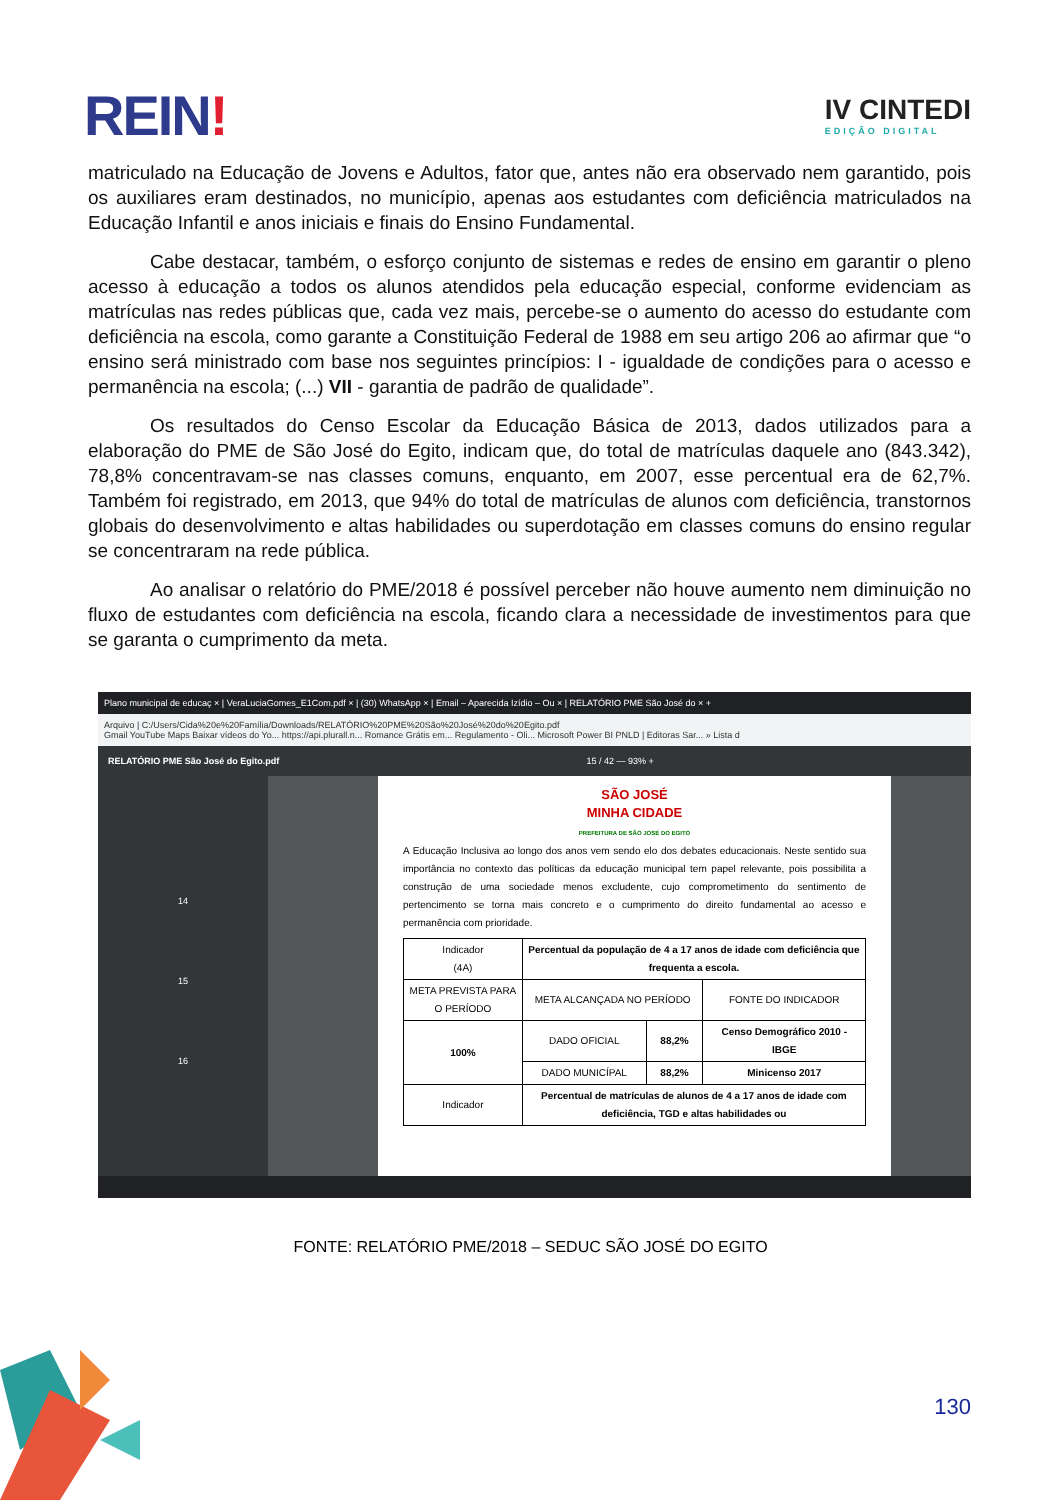REIN!
IV CINTEDI
EDIÇÃO DIGITAL
matriculado na Educação de Jovens e Adultos, fator que, antes não era observado nem garantido, pois os auxiliares eram destinados, no município, apenas aos estudantes com deficiência matriculados na Educação Infantil e anos iniciais e finais do Ensino Fundamental.
Cabe destacar, também, o esforço conjunto de sistemas e redes de ensino em garantir o pleno acesso à educação a todos os alunos atendidos pela educação especial, conforme evidenciam as matrículas nas redes públicas que, cada vez mais, percebe-se o aumento do acesso do estudante com deficiência na escola, como garante a Constituição Federal de 1988 em seu artigo 206 ao afirmar que “o ensino será ministrado com base nos seguintes princípios: I - igualdade de condições para o acesso e permanência na escola; (...) VII - garantia de padrão de qualidade”.
Os resultados do Censo Escolar da Educação Básica de 2013, dados utilizados para a elaboração do PME de São José do Egito, indicam que, do total de matrículas daquele ano (843.342), 78,8% concentravam-se nas classes comuns, enquanto, em 2007, esse percentual era de 62,7%. Também foi registrado, em 2013, que 94% do total de matrículas de alunos com deficiência, transtornos globais do desenvolvimento e altas habilidades ou superdotação em classes comuns do ensino regular se concentraram na rede pública.
Ao analisar o relatório do PME/2018 é possível perceber não houve aumento nem diminuição no fluxo de estudantes com deficiência na escola, ficando clara a necessidade de investimentos para que se garanta o cumprimento da meta.
Plano municipal de educaç × | VeraLuciaGomes_E1Com.pdf × | (30) WhatsApp × | Email – Aparecida Izídio – Ou × | RELATÓRIO PME São José do × +
Arquivo | C:/Users/Cida%20e%20Família/Downloads/RELATÓRIO%20PME%20São%20José%20do%20Egito.pdf
Gmail YouTube Maps Baixar vídeos do Yo... https://api.plurall.n... Romance Grátis em... Regulamento - Oli... Microsoft Power BI PNLD | Editoras Sar... » Lista d
RELATÓRIO PME São José do Egito.pdf 15 / 42 — 93% +
14
15
16
SÃO JOSÉ
MINHA CIDADE
PREFEITURA DE SÃO JOSÉ DO EGITO
A Educação Inclusiva ao longo dos anos vem sendo elo dos debates educacionais. Neste sentido sua importância no contexto das políticas da educação municipal tem papel relevante, pois possibilita a construção de uma sociedade menos excludente, cujo comprometimento do sentimento de pertencimento se torna mais concreto e o cumprimento do direito fundamental ao acesso e permanência com prioridade.
| Indicador (4A) | Percentual da população de 4 a 17 anos de idade com deficiência que frequenta a escola. | | |
| META PREVISTA PARA O PERÍODO | META ALCANÇADA NO PERÍODO | | FONTE DO INDICADOR |
| 100% | DADO OFICIAL | 88,2% | Censo Demográfico 2010 - IBGE |
| | DADO MUNICÍPAL | 88,2% | Minicenso 2017 |
| Indicador | Percentual de matrículas de alunos de 4 a 17 anos de idade com deficiência, TGD e altas habilidades ou | | |
FONTE: RELATÓRIO PME/2018 – SEDUC SÃO JOSÉ DO EGITO
130